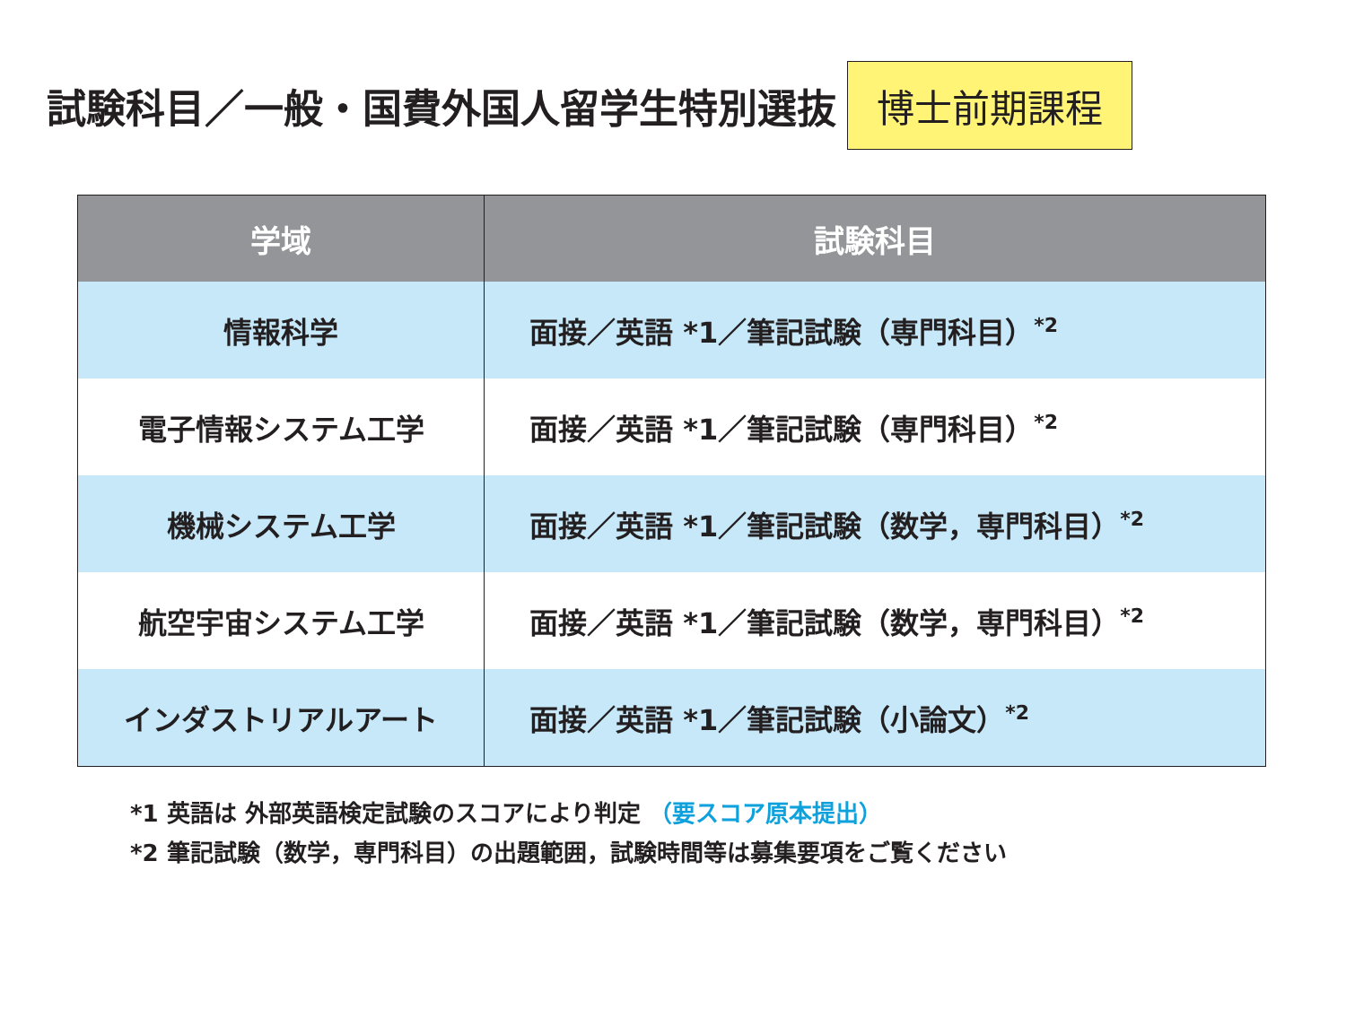試験科目／一般・国費外国人留学生特別選抜
博士前期課程
| 学域 | 試験科目 |
| --- | --- |
| 情報科学 | 面接／英語 *1／筆記試験（専門科目）<sup>*2</sup> |
| 電子情報システム工学 | 面接／英語 *1／筆記試験（専門科目）<sup>*2</sup> |
| 機械システム工学 | 面接／英語 *1／筆記試験（数学，専門科目）<sup>*2</sup> |
| 航空宇宙システム工学 | 面接／英語 *1／筆記試験（数学，専門科目）<sup>*2</sup> |
| インダストリアルアート | 面接／英語 *1／筆記試験（小論文）<sup>*2</sup> |
*1 英語は 外部英語検定試験のスコアにより判定 （要スコア原本提出）
*2 筆記試験（数学，専門科目）の出題範囲，試験時間等は募集要項をご覧ください